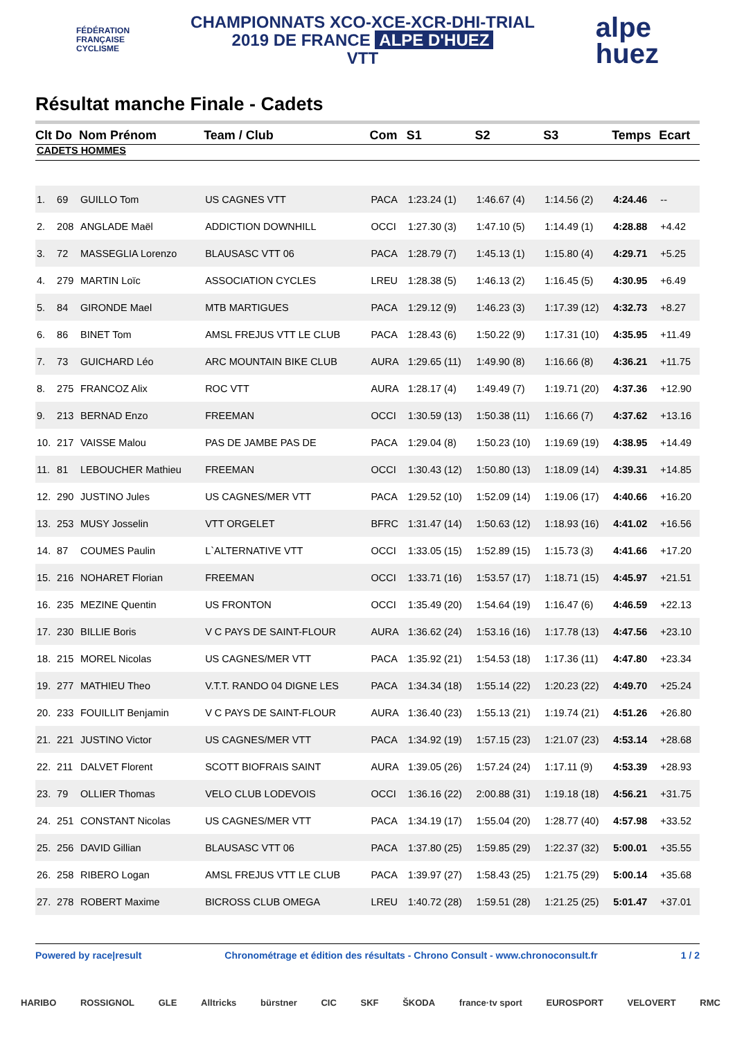FÉDÉRATION
FRANÇAISE
CYCLISME
CHAMPIONNATS XCO-XCE-XCR-DHI-TRIAL
2019 DE FRANCE ALPE D'HUEZ
VTT
alpe
huez
Résultat manche Finale - Cadets
| Clt | Do | Nom Prénom | Team / Club | Com | S1 | S2 | S3 | Temps | Ecart |
| --- | --- | --- | --- | --- | --- | --- | --- | --- | --- |
| CADETS HOMMES | | | | | | | | | |
| 1. | 69 | GUILLO Tom | US CAGNES VTT | PACA | 1:23.24 (1) | 1:46.67 (4) | 1:14.56 (2) | 4:24.46 | -- |
| 2. | 208 | ANGLADE Maël | ADDICTION DOWNHILL | OCCI | 1:27.30 (3) | 1:47.10 (5) | 1:14.49 (1) | 4:28.88 | +4.42 |
| 3. | 72 | MASSEGLIA Lorenzo | BLAUSASC VTT 06 | PACA | 1:28.79 (7) | 1:45.13 (1) | 1:15.80 (4) | 4:29.71 | +5.25 |
| 4. | 279 | MARTIN Loïc | ASSOCIATION CYCLES | LREU | 1:28.38 (5) | 1:46.13 (2) | 1:16.45 (5) | 4:30.95 | +6.49 |
| 5. | 84 | GIRONDE Mael | MTB MARTIGUES | PACA | 1:29.12 (9) | 1:46.23 (3) | 1:17.39 (12) | 4:32.73 | +8.27 |
| 6. | 86 | BINET Tom | AMSL FREJUS VTT LE CLUB | PACA | 1:28.43 (6) | 1:50.22 (9) | 1:17.31 (10) | 4:35.95 | +11.49 |
| 7. | 73 | GUICHARD Léo | ARC MOUNTAIN BIKE CLUB | AURA | 1:29.65 (11) | 1:49.90 (8) | 1:16.66 (8) | 4:36.21 | +11.75 |
| 8. | 275 | FRANCOZ Alix | ROC VTT | AURA | 1:28.17 (4) | 1:49.49 (7) | 1:19.71 (20) | 4:37.36 | +12.90 |
| 9. | 213 | BERNAD Enzo | FREEMAN | OCCI | 1:30.59 (13) | 1:50.38 (11) | 1:16.66 (7) | 4:37.62 | +13.16 |
| 10. | 217 | VAISSE Malou | PAS DE JAMBE PAS DE | PACA | 1:29.04 (8) | 1:50.23 (10) | 1:19.69 (19) | 4:38.95 | +14.49 |
| 11. | 81 | LEBOUCHER Mathieu | FREEMAN | OCCI | 1:30.43 (12) | 1:50.80 (13) | 1:18.09 (14) | 4:39.31 | +14.85 |
| 12. | 290 | JUSTINO Jules | US CAGNES/MER VTT | PACA | 1:29.52 (10) | 1:52.09 (14) | 1:19.06 (17) | 4:40.66 | +16.20 |
| 13. | 253 | MUSY Josselin | VTT ORGELET | BFRC | 1:31.47 (14) | 1:50.63 (12) | 1:18.93 (16) | 4:41.02 | +16.56 |
| 14. | 87 | COUMES Paulin | L`ALTERNATIVE VTT | OCCI | 1:33.05 (15) | 1:52.89 (15) | 1:15.73 (3) | 4:41.66 | +17.20 |
| 15. | 216 | NOHARET Florian | FREEMAN | OCCI | 1:33.71 (16) | 1:53.57 (17) | 1:18.71 (15) | 4:45.97 | +21.51 |
| 16. | 235 | MEZINE Quentin | US FRONTON | OCCI | 1:35.49 (20) | 1:54.64 (19) | 1:16.47 (6) | 4:46.59 | +22.13 |
| 17. | 230 | BILLIE Boris | V C PAYS DE SAINT-FLOUR | AURA | 1:36.62 (24) | 1:53.16 (16) | 1:17.78 (13) | 4:47.56 | +23.10 |
| 18. | 215 | MOREL Nicolas | US CAGNES/MER VTT | PACA | 1:35.92 (21) | 1:54.53 (18) | 1:17.36 (11) | 4:47.80 | +23.34 |
| 19. | 277 | MATHIEU Theo | V.T.T. RANDO 04 DIGNE LES | PACA | 1:34.34 (18) | 1:55.14 (22) | 1:20.23 (22) | 4:49.70 | +25.24 |
| 20. | 233 | FOUILLIT Benjamin | V C PAYS DE SAINT-FLOUR | AURA | 1:36.40 (23) | 1:55.13 (21) | 1:19.74 (21) | 4:51.26 | +26.80 |
| 21. | 221 | JUSTINO Victor | US CAGNES/MER VTT | PACA | 1:34.92 (19) | 1:57.15 (23) | 1:21.07 (23) | 4:53.14 | +28.68 |
| 22. | 211 | DALVET Florent | SCOTT BIOFRAIS SAINT | AURA | 1:39.05 (26) | 1:57.24 (24) | 1:17.11 (9) | 4:53.39 | +28.93 |
| 23. | 79 | OLLIER Thomas | VELO CLUB LODEVOIS | OCCI | 1:36.16 (22) | 2:00.88 (31) | 1:19.18 (18) | 4:56.21 | +31.75 |
| 24. | 251 | CONSTANT Nicolas | US CAGNES/MER VTT | PACA | 1:34.19 (17) | 1:55.04 (20) | 1:28.77 (40) | 4:57.98 | +33.52 |
| 25. | 256 | DAVID Gillian | BLAUSASC VTT 06 | PACA | 1:37.80 (25) | 1:59.85 (29) | 1:22.37 (32) | 5:00.01 | +35.55 |
| 26. | 258 | RIBERO Logan | AMSL FREJUS VTT LE CLUB | PACA | 1:39.97 (27) | 1:58.43 (25) | 1:21.75 (29) | 5:00.14 | +35.68 |
| 27. | 278 | ROBERT Maxime | BICROSS CLUB OMEGA | LREU | 1:40.72 (28) | 1:59.51 (28) | 1:21.25 (25) | 5:01.47 | +37.01 |
Powered by race|result Chronométrage et édition des résultats - Chrono Consult - www.chronoconsult.fr 1 / 2
HARIBO ROSSIGNOL GLE Alltricks bürstner CIC SKF ŠKODA france·tv sport EUROSPORT VELOVERT RMC